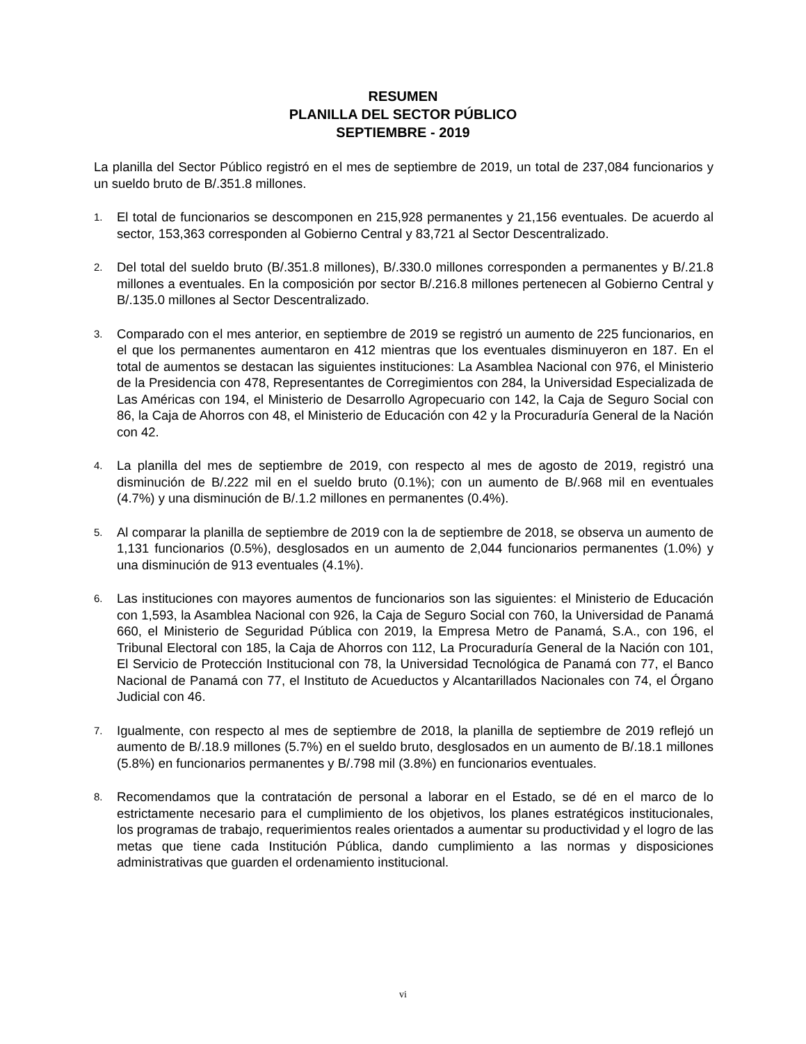RESUMEN
PLANILLA DEL SECTOR PÚBLICO
SEPTIEMBRE - 2019
La planilla del Sector Público registró en el mes de septiembre de 2019, un total de 237,084 funcionarios y un sueldo bruto de B/.351.8 millones.
1. El total de funcionarios se descomponen en 215,928 permanentes y 21,156 eventuales. De acuerdo al sector, 153,363 corresponden al Gobierno Central y 83,721 al Sector Descentralizado.
2. Del total del sueldo bruto (B/.351.8 millones), B/.330.0 millones corresponden a permanentes y B/.21.8 millones a eventuales. En la composición por sector B/.216.8 millones pertenecen al Gobierno Central y B/.135.0 millones al Sector Descentralizado.
3. Comparado con el mes anterior, en septiembre de 2019 se registró un aumento de 225 funcionarios, en el que los permanentes aumentaron en 412 mientras que los eventuales disminuyeron en 187. En el total de aumentos se destacan las siguientes instituciones: La Asamblea Nacional con 976, el Ministerio de la Presidencia con 478, Representantes de Corregimientos con 284, la Universidad Especializada de Las Américas con 194, el Ministerio de Desarrollo Agropecuario con 142, la Caja de Seguro Social con 86, la Caja de Ahorros con 48, el Ministerio de Educación con 42 y la Procuraduría General de la Nación con 42.
4. La planilla del mes de septiembre de 2019, con respecto al mes de agosto de 2019, registró una disminución de B/.222 mil en el sueldo bruto (0.1%); con un aumento de B/.968 mil en eventuales (4.7%) y una disminución de B/.1.2 millones en permanentes (0.4%).
5. Al comparar la planilla de septiembre de 2019 con la de septiembre de 2018, se observa un aumento de 1,131 funcionarios (0.5%), desglosados en un aumento de 2,044 funcionarios permanentes (1.0%) y una disminución de 913 eventuales (4.1%).
6. Las instituciones con mayores aumentos de funcionarios son las siguientes: el Ministerio de Educación con 1,593, la Asamblea Nacional con 926, la Caja de Seguro Social con 760, la Universidad de Panamá 660, el Ministerio de Seguridad Pública con 2019, la Empresa Metro de Panamá, S.A., con 196, el Tribunal Electoral con 185, la Caja de Ahorros con 112, La Procuraduría General de la Nación con 101, El Servicio de Protección Institucional con 78, la Universidad Tecnológica de Panamá con 77, el Banco Nacional de Panamá con 77, el Instituto de Acueductos y Alcantarillados Nacionales con 74, el Órgano Judicial con 46.
7. Igualmente, con respecto al mes de septiembre de 2018, la planilla de septiembre de 2019 reflejó un aumento de B/.18.9 millones (5.7%) en el sueldo bruto, desglosados en un aumento de B/.18.1 millones (5.8%) en funcionarios permanentes y B/.798 mil (3.8%) en funcionarios eventuales.
8. Recomendamos que la contratación de personal a laborar en el Estado, se dé en el marco de lo estrictamente necesario para el cumplimiento de los objetivos, los planes estratégicos institucionales, los programas de trabajo, requerimientos reales orientados a aumentar su productividad y el logro de las metas que tiene cada Institución Pública, dando cumplimiento a las normas y disposiciones administrativas que guarden el ordenamiento institucional.
vi